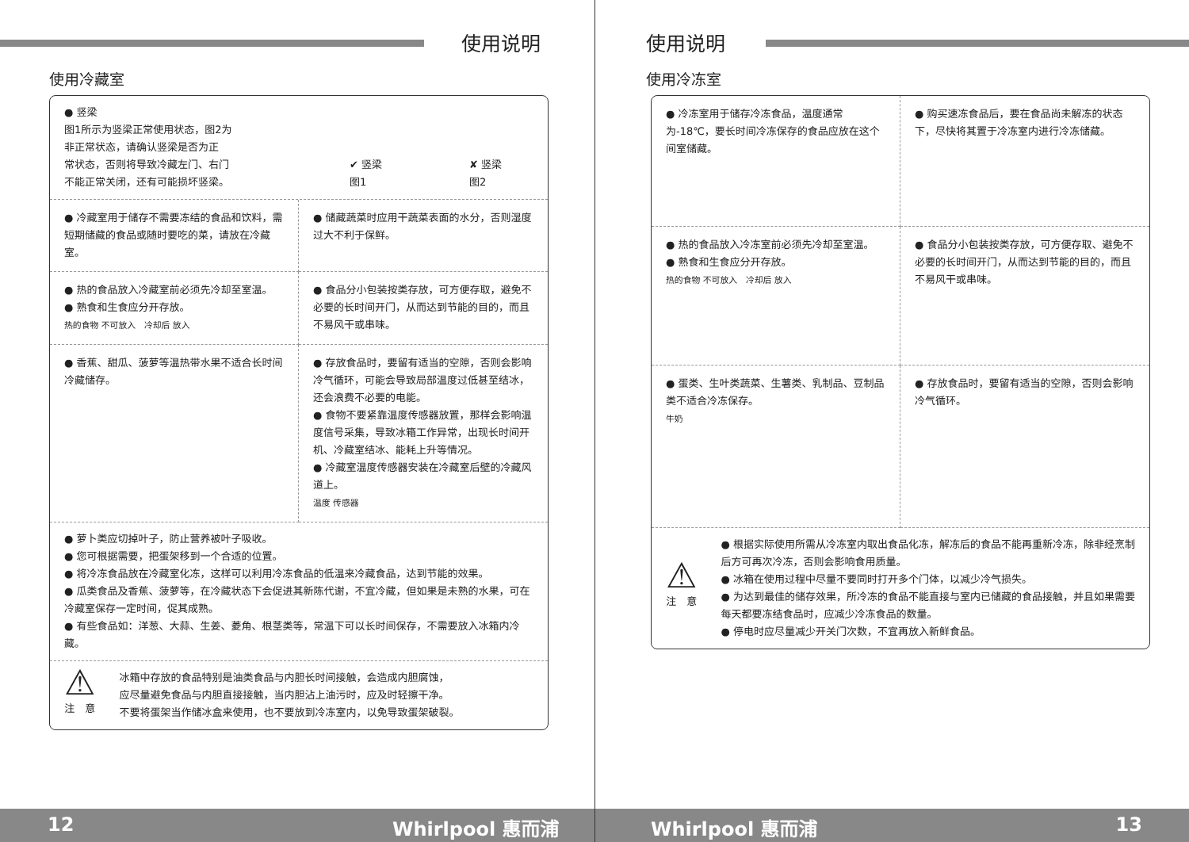使用说明
使用冷藏室
● 竖梁
图1所示为竖梁正常使用状态，图2为
非正常状态，请确认竖梁是否为正
常状态，否则将导致冷藏左门、右门
不能正常关闭，还有可能损坏竖梁。
✔ 竖梁
图1 ✘ 竖梁
图2
● 冷藏室用于储存不需要冻结的食品和饮料，需短期储藏的食品或随时要吃的菜，请放在冷藏室。
● 储藏蔬菜时应用干蔬菜表面的水分，否则湿度过大不利于保鲜。
● 热的食品放入冷藏室前必须先冷却至室温。
● 熟食和生食应分开存放。
热的食物 不可放入　冷却后 放入
● 食品分小包装按类存放，可方便存取，避免不必要的长时间开门，从而达到节能的目的，而且不易风干或串味。
● 香蕉、甜瓜、菠萝等温热带水果不适合长时间冷藏储存。
● 存放食品时，要留有适当的空隙，否则会影响冷气循环，可能会导致局部温度过低甚至结冰，还会浪费不必要的电能。
● 食物不要紧靠温度传感器放置，那样会影响温度信号采集，导致冰箱工作异常，出现长时间开机、冷藏室结冰、能耗上升等情况。
● 冷藏室温度传感器安装在冷藏室后壁的冷藏风道上。
温度 传感器
● 萝卜类应切掉叶子，防止营养被叶子吸收。
● 您可根据需要，把蛋架移到一个合适的位置。
● 将冷冻食品放在冷藏室化冻，这样可以利用冷冻食品的低温来冷藏食品，达到节能的效果。
● 瓜类食品及香蕉、菠萝等，在冷藏状态下会促进其新陈代谢，不宜冷藏，但如果是未熟的水果，可在冷藏室保存一定时间，促其成熟。
● 有些食品如：洋葱、大蒜、生姜、菱角、根茎类等，常温下可以长时间保存，不需要放入冰箱内冷藏。
⚠
注　意
冰箱中存放的食品特别是油类食品与内胆长时间接触，会造成内胆腐蚀，
应尽量避免食品与内胆直接接触，当内胆沾上油污时，应及时轻擦干净。
不要将蛋架当作储冰盒来使用，也不要放到冷冻室内，以免导致蛋架破裂。
12 Whirlpool 惠而浦
使用说明
使用冷冻室
● 冷冻室用于储存冷冻食品，温度通常为-18℃，要长时间冷冻保存的食品应放在这个间室储藏。
● 购买速冻食品后，要在食品尚未解冻的状态下，尽快将其置于冷冻室内进行冷冻储藏。
● 热的食品放入冷冻室前必须先冷却至室温。
● 熟食和生食应分开存放。
热的食物 不可放入　冷却后 放入
● 食品分小包装按类存放，可方便存取、避免不必要的长时间开门，从而达到节能的目的，而且不易风干或串味。
● 蛋类、生叶类蔬菜、生薯类、乳制品、豆制品类不适合冷冻保存。
牛奶
● 存放食品时，要留有适当的空隙，否则会影响冷气循环。
⚠
注　意
● 根据实际使用所需从冷冻室内取出食品化冻，解冻后的食品不能再重新冷冻，除非经烹制后方可再次冷冻，否则会影响食用质量。
● 冰箱在使用过程中尽量不要同时打开多个门体，以减少冷气损失。
● 为达到最佳的储存效果，所冷冻的食品不能直接与室内已储藏的食品接触，并且如果需要每天都要冻结食品时，应减少冷冻食品的数量。
● 停电时应尽量减少开关门次数，不宜再放入新鲜食品。
Whirlpool 惠而浦 13